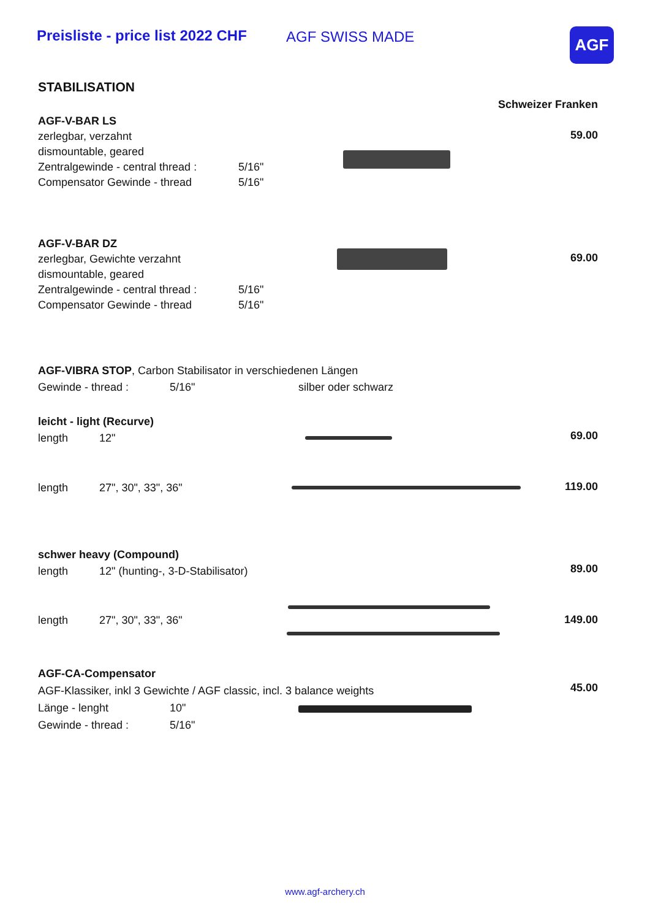Preisliste - price list 2022 CHF AGF SWISS MADE AGF
STABILISATION
Schweizer Franken
AGF-V-BAR LS
zerlegbar, verzahnt
dismountable, geared
Zentralgewinde - central thread : 5/16"
Compensator Gewinde - thread 5/16"
59.00
AGF-V-BAR DZ
zerlegbar, Gewichte verzahnt
dismountable, geared
Zentralgewinde - central thread : 5/16"
Compensator Gewinde - thread 5/16"
69.00
AGF-VIBRA STOP, Carbon Stabilisator in verschiedenen Längen
Gewinde - thread : 5/16" silber oder schwarz
leicht - light (Recurve)
length 12"
69.00
length 27", 30", 33", 36" 119.00
schwer heavy (Compound)
length 12" (hunting-, 3-D-Stabilisator)
89.00
length 27", 30", 33", 36" 149.00
AGF-CA-Compensator
AGF-Klassiker, inkl 3 Gewichte / AGF classic, incl. 3 balance weights
Länge - lenght 10"
Gewinde - thread : 5/16"
45.00
www.agf-archery.ch